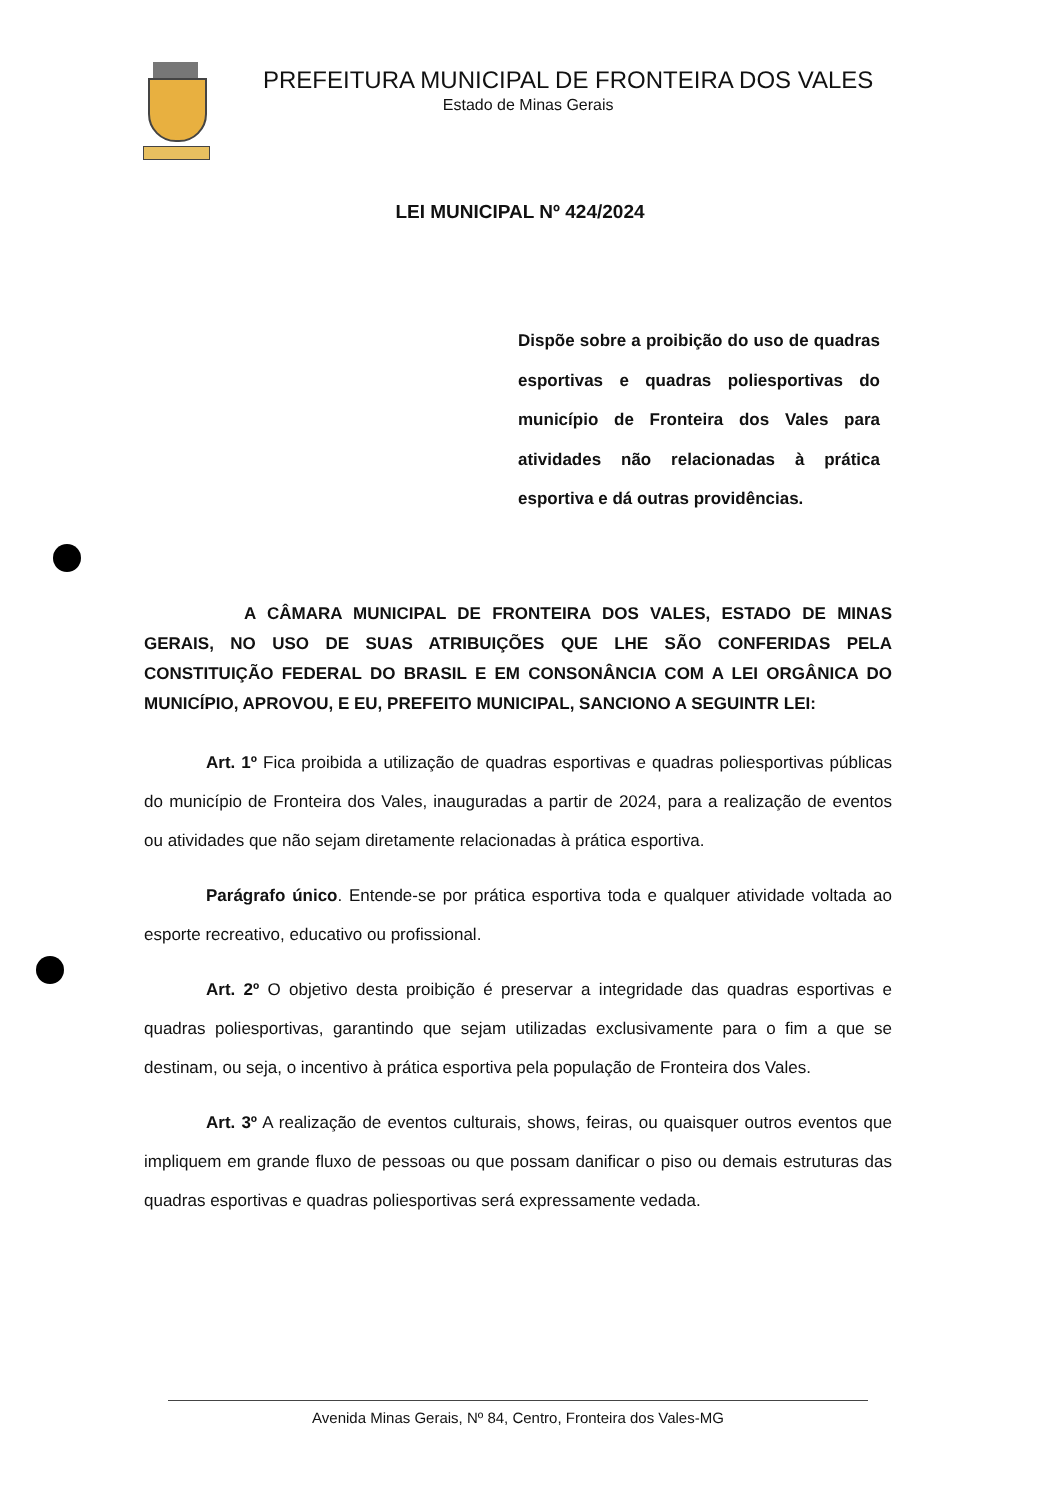PREFEITURA MUNICIPAL DE FRONTEIRA DOS VALES
Estado de Minas Gerais
LEI MUNICIPAL Nº 424/2024
Dispõe sobre a proibição do uso de quadras esportivas e quadras poliesportivas do município de Fronteira dos Vales para atividades não relacionadas à prática esportiva e dá outras providências.
A CÂMARA MUNICIPAL DE FRONTEIRA DOS VALES, ESTADO DE MINAS GERAIS, NO USO DE SUAS ATRIBUIÇÕES QUE LHE SÃO CONFERIDAS PELA CONSTITUIÇÃO FEDERAL DO BRASIL E EM CONSONÂNCIA COM A LEI ORGÂNICA DO MUNICÍPIO, APROVOU, E EU, PREFEITO MUNICIPAL, SANCIONO A SEGUINTR LEI:
Art. 1º Fica proibida a utilização de quadras esportivas e quadras poliesportivas públicas do município de Fronteira dos Vales, inauguradas a partir de 2024, para a realização de eventos ou atividades que não sejam diretamente relacionadas à prática esportiva.
Parágrafo único. Entende-se por prática esportiva toda e qualquer atividade voltada ao esporte recreativo, educativo ou profissional.
Art. 2º O objetivo desta proibição é preservar a integridade das quadras esportivas e quadras poliesportivas, garantindo que sejam utilizadas exclusivamente para o fim a que se destinam, ou seja, o incentivo à prática esportiva pela população de Fronteira dos Vales.
Art. 3º A realização de eventos culturais, shows, feiras, ou quaisquer outros eventos que impliquem em grande fluxo de pessoas ou que possam danificar o piso ou demais estruturas das quadras esportivas e quadras poliesportivas será expressamente vedada.
Avenida Minas Gerais, Nº 84, Centro, Fronteira dos Vales-MG